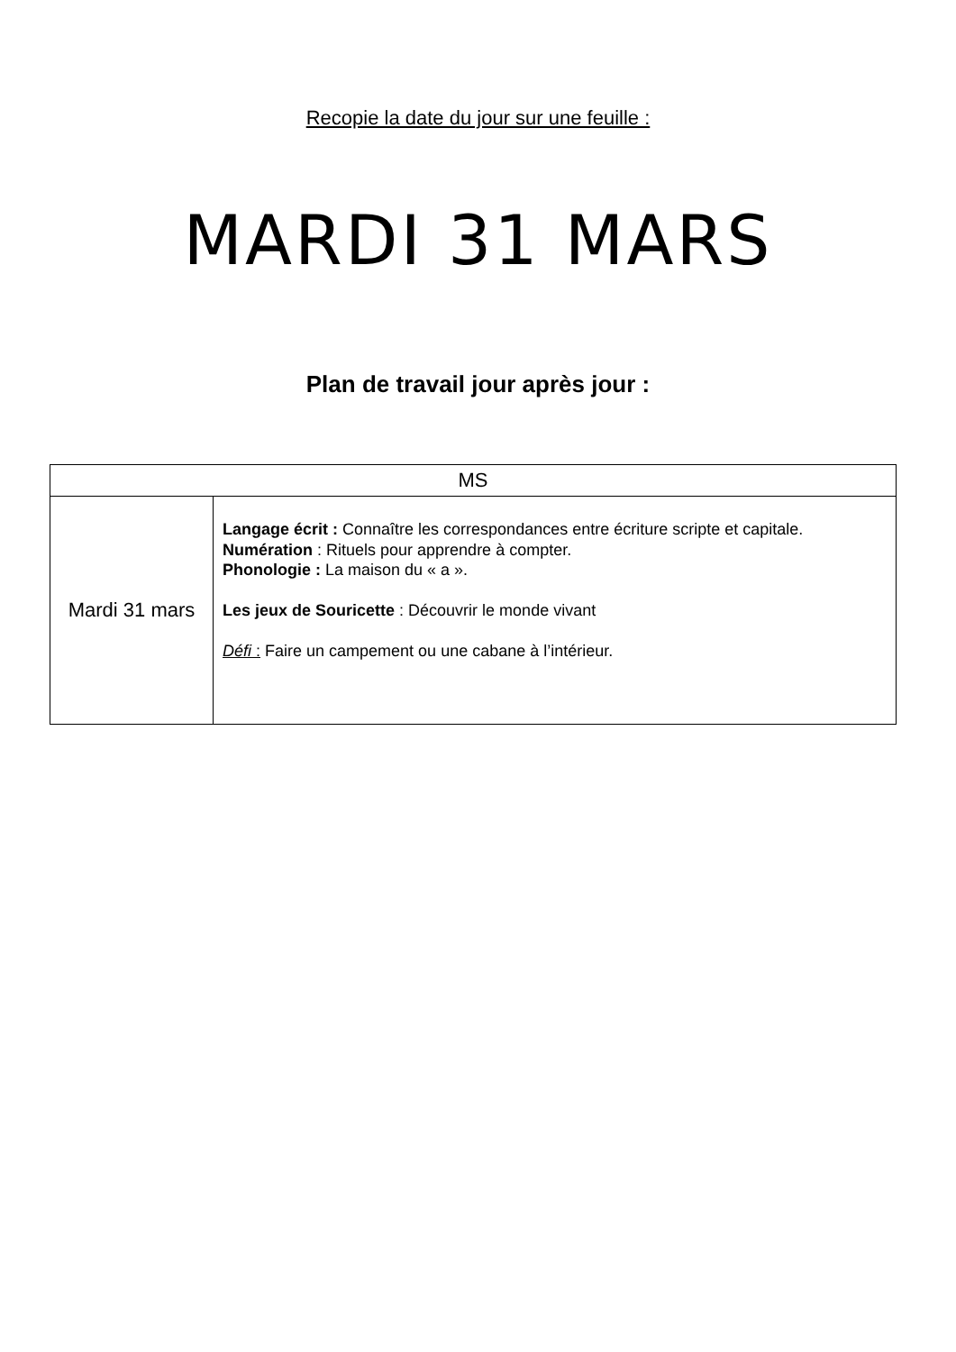Recopie la date du jour sur une feuille :
MARDI 31 MARS
Plan de travail jour après jour :
| MS | |
| Mardi 31 mars | Langage écrit : Connaître les correspondances entre écriture scripte et capitale. Numération : Rituels pour apprendre à compter. Phonologie : La maison du « a ». Les jeux de Souricette : Découvrir le monde vivant Défi : Faire un campement ou une cabane à l’intérieur. |